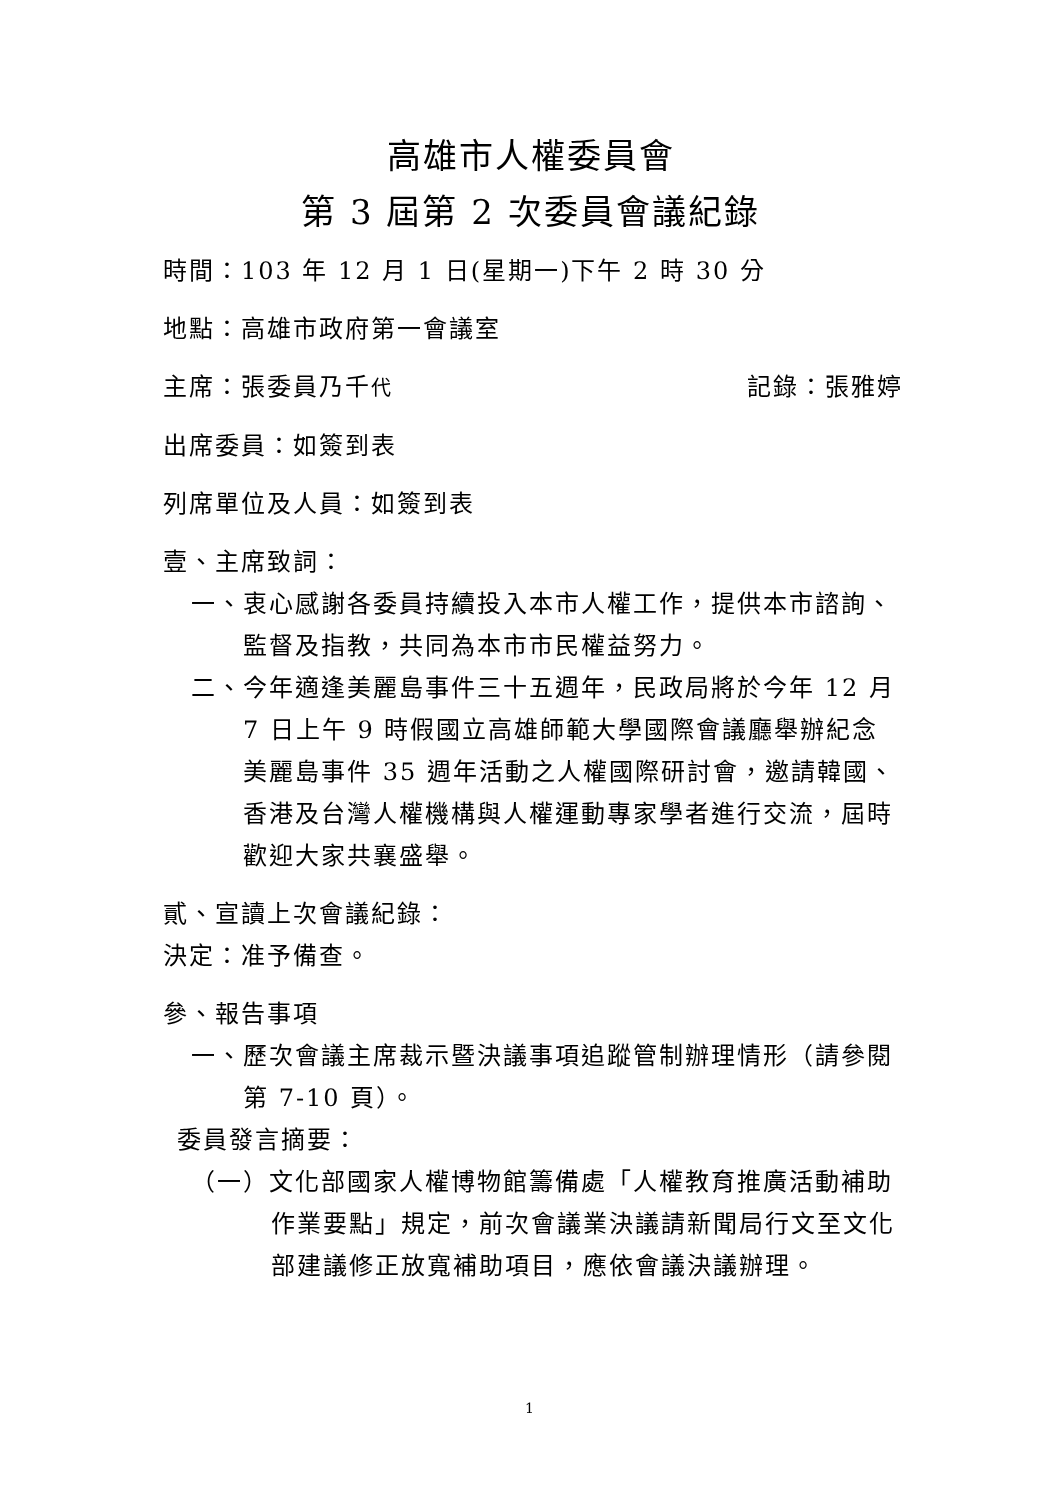高雄市人權委員會
第 3 屆第 2 次委員會議紀錄
時間：103 年 12 月 1 日(星期一)下午 2 時 30 分
地點：高雄市政府第一會議室
主席：張委員乃千代 記錄：張雅婷
出席委員：如簽到表
列席單位及人員：如簽到表
壹、主席致詞：
一、衷心感謝各委員持續投入本市人權工作，提供本市諮詢、監督及指教，共同為本市市民權益努力。
二、今年適逢美麗島事件三十五週年，民政局將於今年 12 月 7 日上午 9 時假國立高雄師範大學國際會議廳舉辦紀念美麗島事件 35 週年活動之人權國際研討會，邀請韓國、香港及台灣人權機構與人權運動專家學者進行交流，屆時歡迎大家共襄盛舉。
貳、宣讀上次會議紀錄：
決定：准予備查。
參、報告事項
一、歷次會議主席裁示暨決議事項追蹤管制辦理情形（請參閱第 7-10 頁）。
委員發言摘要：
（一）文化部國家人權博物館籌備處「人權教育推廣活動補助作業要點」規定，前次會議業決議請新聞局行文至文化部建議修正放寬補助項目，應依會議決議辦理。
1